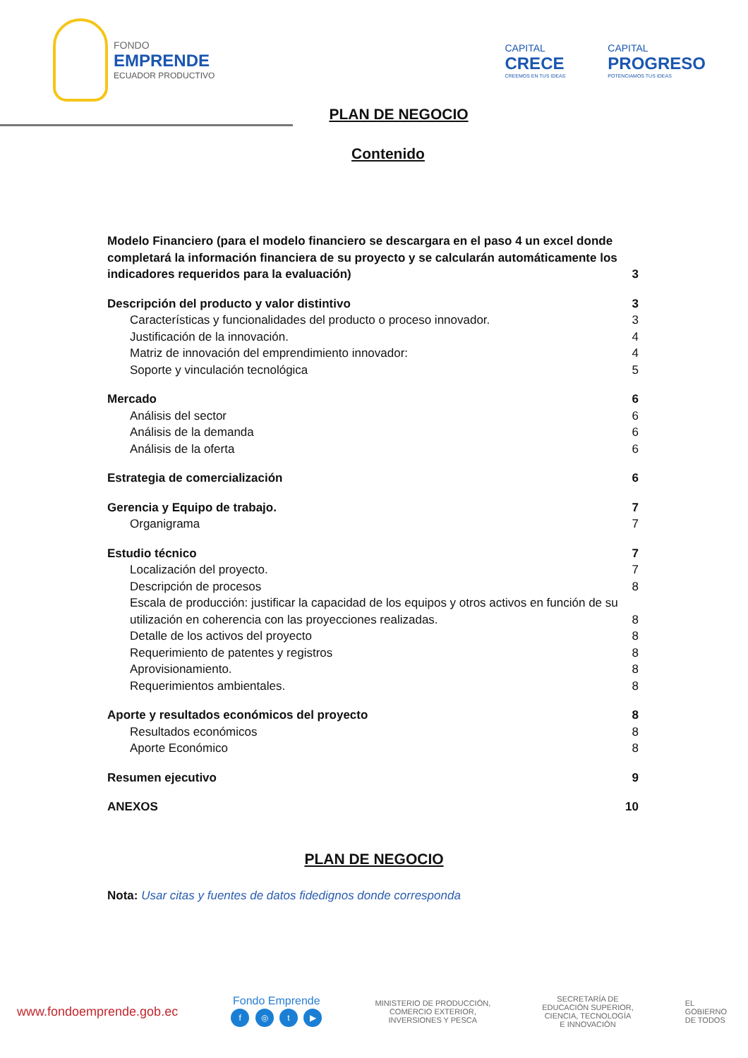FONDO
EMPRENDE
ECUADOR PRODUCTIVO
CAPITAL
CRECE
CREEMOS EN TUS IDEAS
CAPITAL
PROGRESO
POTENCIAMOS TUS IDEAS
PLAN DE NEGOCIO
Contenido
Modelo Financiero (para el modelo financiero se descargara en el paso 4 un excel donde completará la información financiera de su proyecto y se calcularán automáticamente los indicadores requeridos para la evaluación) 3
Descripción del producto y valor distintivo 3
Características y funcionalidades del producto o proceso innovador. 3
Justificación de la innovación. 4
Matriz de innovación del emprendimiento innovador: 4
Soporte y vinculación tecnológica 5
Mercado 6
Análisis del sector 6
Análisis de la demanda 6
Análisis de la oferta 6
Estrategia de comercialización 6
Gerencia y Equipo de trabajo. 7
Organigrama 7
Estudio técnico 7
Localización del proyecto. 7
Descripción de procesos 8
Escala de producción: justificar la capacidad de los equipos y otros activos en función de su utilización en coherencia con las proyecciones realizadas. 8
Detalle de los activos del proyecto 8
Requerimiento de patentes y registros 8
Aprovisionamiento. 8
Requerimientos ambientales. 8
Aporte y resultados económicos del proyecto 8
Resultados económicos 8
Aporte Económico 8
Resumen ejecutivo 9
ANEXOS 10
PLAN DE NEGOCIO
Nota: Usar citas y fuentes de datos fidedignos donde corresponda
www.fondoemprende.gob.ec
Fondo Emprende
f ◎ t ▶
MINISTERIO DE PRODUCCIÓN,
COMERCIO EXTERIOR,
INVERSIONES Y PESCA
SECRETARÍA DE
EDUCACIÓN SUPERIOR,
CIENCIA, TECNOLOGÍA
E INNOVACIÓN
EL
GOBIERNO
DE TODOS